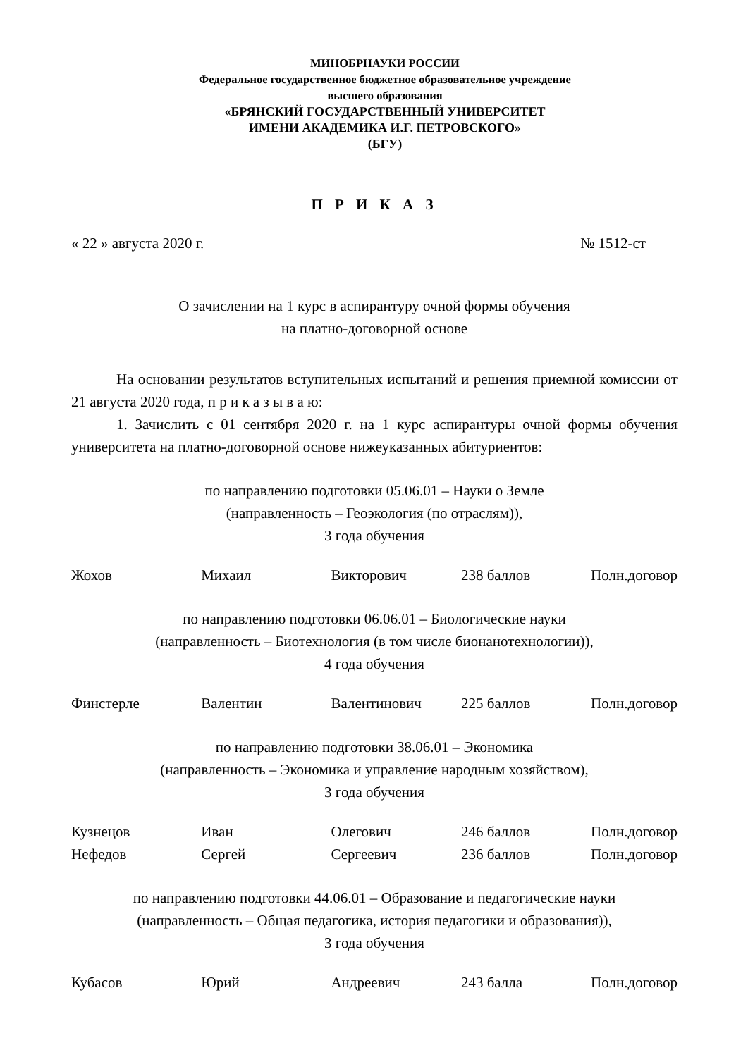МИНОБРНАУКИ РОССИИ
Федеральное государственное бюджетное образовательное учреждение
высшего образования
«БРЯНСКИЙ ГОСУДАРСТВЕННЫЙ УНИВЕРСИТЕТ
ИМЕНИ АКАДЕМИКА И.Г. ПЕТРОВСКОГО»
(БГУ)
П Р И К А З
« 22 » августа 2020 г. № 1512-ст
О зачислении на 1 курс в аспирантуру очной формы обучения
на платно-договорной основе
На основании результатов вступительных испытаний и решения приемной комиссии от 21 августа 2020 года, п р и к а з ы в а ю:
1. Зачислить с 01 сентября 2020 г. на 1 курс аспирантуры очной формы обучения университета на платно-договорной основе нижеуказанных абитуриентов:
по направлению подготовки 05.06.01 – Науки о Земле
(направленность – Геоэкология (по отраслям)),
3 года обучения
| Жохов | Михаил | Викторович | 238 баллов | Полн.договор |
по направлению подготовки 06.06.01 – Биологические науки
(направленность – Биотехнология (в том числе бионанотехнологии)),
4 года обучения
| Финстерле | Валентин | Валентинович | 225 баллов | Полн.договор |
по направлению подготовки 38.06.01 – Экономика
(направленность – Экономика и управление народным хозяйством),
3 года обучения
| Кузнецов | Иван | Олегович | 246 баллов | Полн.договор |
| Нефедов | Сергей | Сергеевич | 236 баллов | Полн.договор |
по направлению подготовки 44.06.01 – Образование и педагогические науки
(направленность – Общая педагогика, история педагогики и образования)),
3 года обучения
| Кубасов | Юрий | Андреевич | 243 балла | Полн.договор |